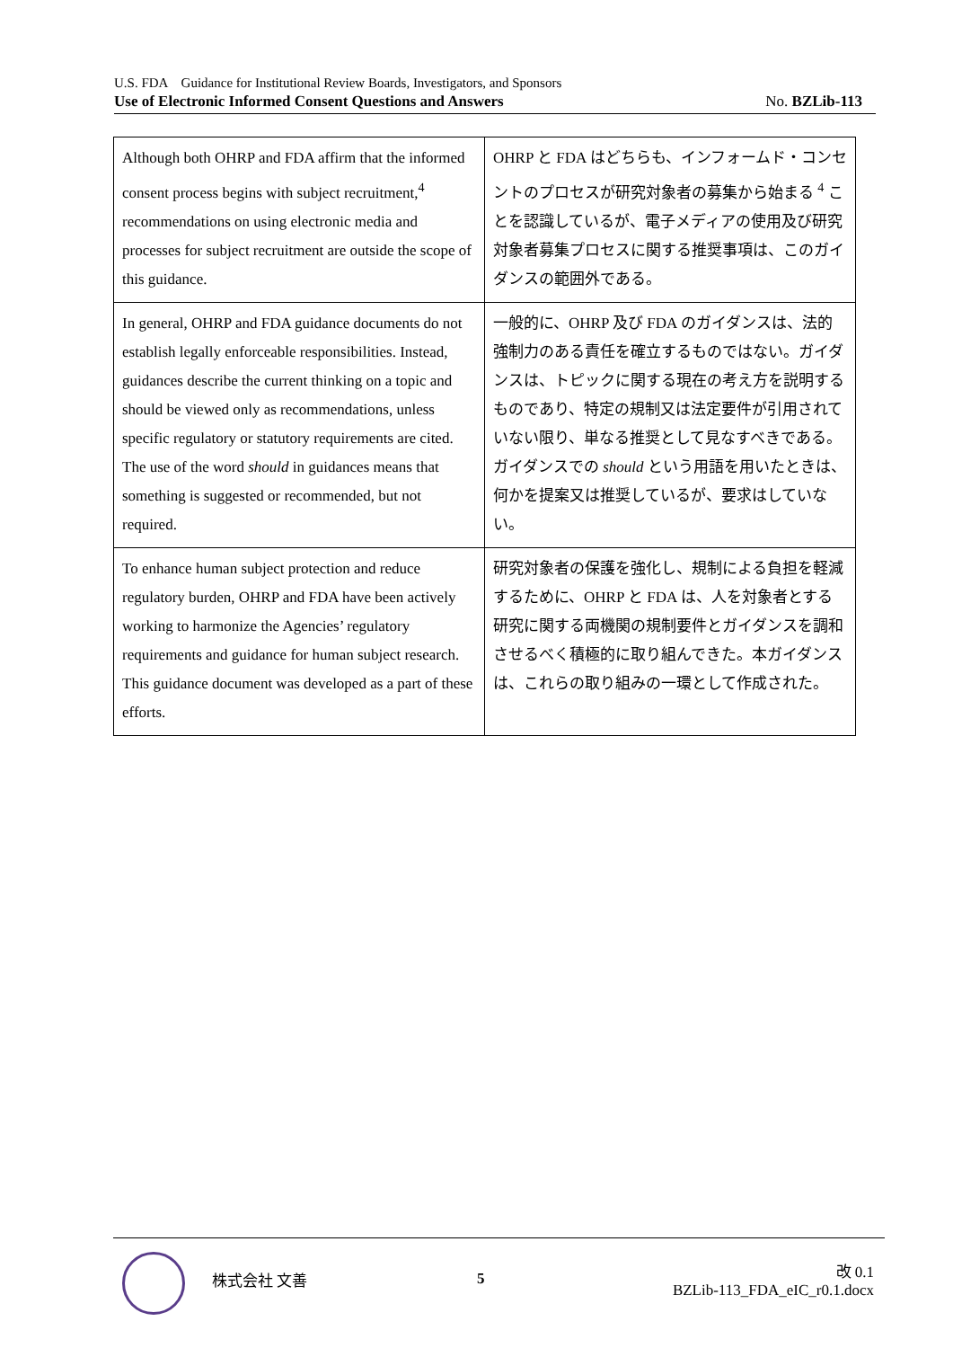U.S. FDA　Guidance for Institutional Review Boards, Investigators, and Sponsors
Use of Electronic Informed Consent Questions and Answers No. BZLib-113
| Although both OHRP and FDA affirm that the informed consent process begins with subject recruitment,<sup>4</sup> recommendations on using electronic media and processes for subject recruitment are outside the scope of this guidance. | OHRP と FDA はどちらも、インフォームド・コンセントのプロセスが研究対象者の募集から始まる <sup>4</sup> ことを認識しているが、電子メディアの使用及び研究対象者募集プロセスに関する推奨事項は、このガイダンスの範囲外である。 |
| In general, OHRP and FDA guidance documents do not establish legally enforceable responsibilities. Instead, guidances describe the current thinking on a topic and should be viewed only as recommendations, unless specific regulatory or statutory requirements are cited. The use of the word should in guidances means that something is suggested or recommended, but not required. | 一般的に、OHRP 及び FDA のガイダンスは、法的強制力のある責任を確立するものではない。ガイダンスは、トピックに関する現在の考え方を説明するものであり、特定の規制又は法定要件が引用されていない限り、単なる推奨として見なすべきである。ガイダンスでの should という用語を用いたときは、何かを提案又は推奨しているが、要求はしていない。 |
| To enhance human subject protection and reduce regulatory burden, OHRP and FDA have been actively working to harmonize the Agencies’ regulatory requirements and guidance for human subject research. This guidance document was developed as a part of these efforts. | 研究対象者の保護を強化し、規制による負担を軽減するために、OHRP と FDA は、人を対象者とする研究に関する両機関の規制要件とガイダンスを調和させるべく積極的に取り組んできた。本ガイダンスは、これらの取り組みの一環として作成された。 |
株式会社 文善 5
改 0.1
BZLib-113_FDA_eIC_r0.1.docx